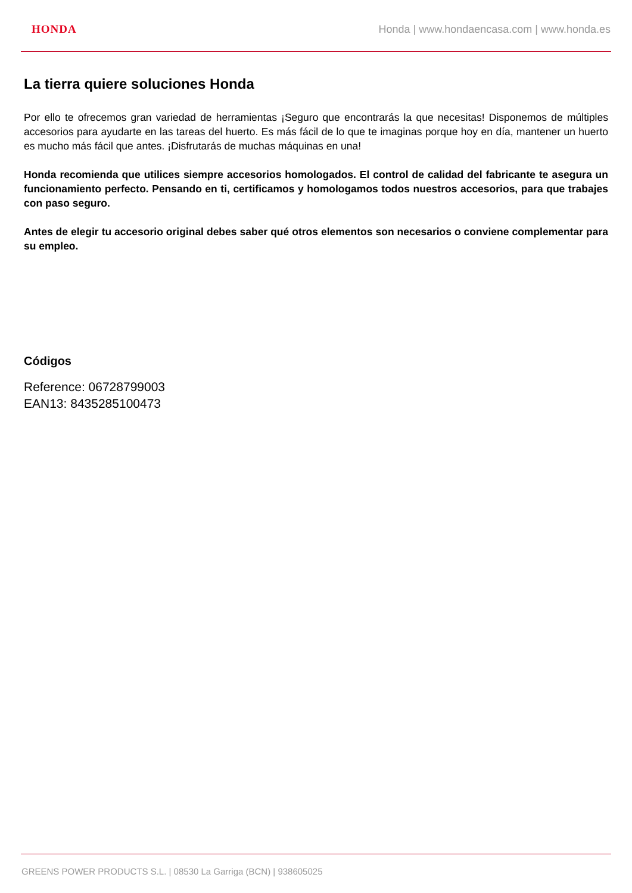HONDA Honda | www.hondaencasa.com | www.honda.es
La tierra quiere soluciones Honda
Por ello te ofrecemos gran variedad de herramientas ¡Seguro que encontrarás la que necesitas! Disponemos de múltiples accesorios para ayudarte en las tareas del huerto. Es más fácil de lo que te imaginas porque hoy en día, mantener un huerto es mucho más fácil que antes. ¡Disfrutarás de muchas máquinas en una!
Honda recomienda que utilices siempre accesorios homologados. El control de calidad del fabricante te asegura un funcionamiento perfecto. Pensando en ti, certificamos y homologamos todos nuestros accesorios, para que trabajes con paso seguro.
Antes de elegir tu accesorio original debes saber qué otros elementos son necesarios o conviene complementar para su empleo.
Códigos
Reference: 06728799003
EAN13: 8435285100473
GREENS POWER PRODUCTS S.L. | 08530 La Garriga (BCN) | 938605025